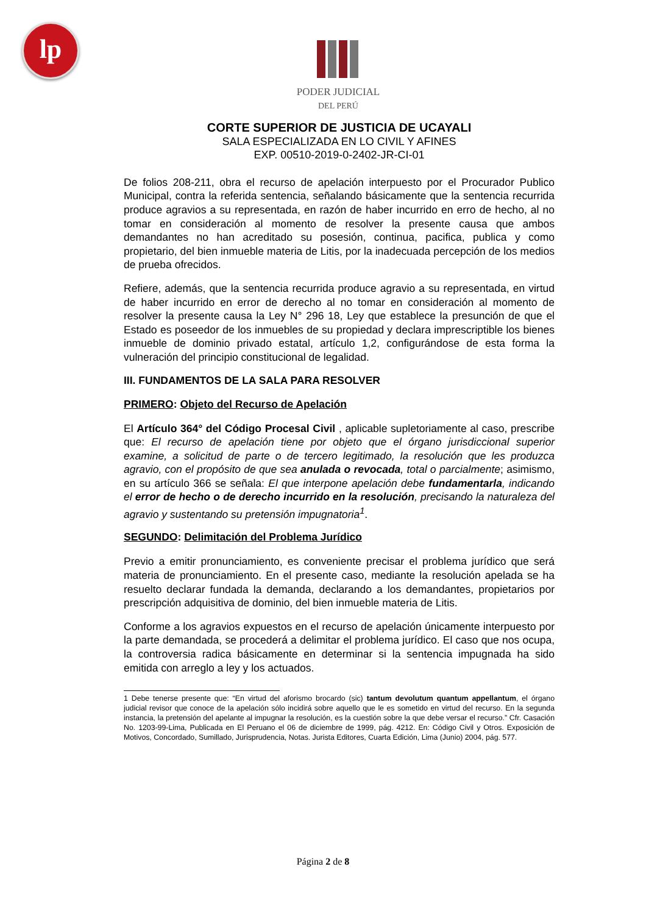lp
PODER JUDICIAL
DEL PERÚ
CORTE SUPERIOR DE JUSTICIA DE UCAYALI
SALA ESPECIALIZADA EN LO CIVIL Y AFINES
EXP. 00510-2019-0-2402-JR-CI-01
De folios 208-211, obra el recurso de apelación interpuesto por el Procurador Publico Municipal, contra la referida sentencia, señalando básicamente que la sentencia recurrida produce agravios a su representada, en razón de haber incurrido en erro de hecho, al no tomar en consideración al momento de resolver la presente causa que ambos demandantes no han acreditado su posesión, continua, pacifica, publica y como propietario, del bien inmueble materia de Litis, por la inadecuada percepción de los medios de prueba ofrecidos.
Refiere, además, que la sentencia recurrida produce agravio a su representada, en virtud de haber incurrido en error de derecho al no tomar en consideración al momento de resolver la presente causa la Ley N° 296 18, Ley que establece la presunción de que el Estado es poseedor de los inmuebles de su propiedad y declara imprescriptible los bienes inmueble de dominio privado estatal, artículo 1,2, configurándose de esta forma la vulneración del principio constitucional de legalidad.
III. FUNDAMENTOS DE LA SALA PARA RESOLVER
PRIMERO: Objeto del Recurso de Apelación
El Artículo 364° del Código Procesal Civil , aplicable supletoriamente al caso, prescribe que: El recurso de apelación tiene por objeto que el órgano jurisdiccional superior examine, a solicitud de parte o de tercero legitimado, la resolución que les produzca agravio, con el propósito de que sea anulada o revocada, total o parcialmente; asimismo, en su artículo 366 se señala: El que interpone apelación debe fundamentarla, indicando el error de hecho o de derecho incurrido en la resolución, precisando la naturaleza del agravio y sustentando su pretensión impugnatoria<sup>1</sup>.
SEGUNDO: Delimitación del Problema Jurídico
Previo a emitir pronunciamiento, es conveniente precisar el problema jurídico que será materia de pronunciamiento. En el presente caso, mediante la resolución apelada se ha resuelto declarar fundada la demanda, declarando a los demandantes, propietarios por prescripción adquisitiva de dominio, del bien inmueble materia de Litis.
Conforme a los agravios expuestos en el recurso de apelación únicamente interpuesto por la parte demandada, se procederá a delimitar el problema jurídico. El caso que nos ocupa, la controversia radica básicamente en determinar si la sentencia impugnada ha sido emitida con arreglo a ley y los actuados.
1 Debe tenerse presente que: “En virtud del aforismo brocardo (sic) tantum devolutum quantum appellantum, el órgano judicial revisor que conoce de la apelación sólo incidirá sobre aquello que le es sometido en virtud del recurso. En la segunda instancia, la pretensión del apelante al impugnar la resolución, es la cuestión sobre la que debe versar el recurso.” Cfr. Casación No. 1203-99-Lima, Publicada en El Peruano el 06 de diciembre de 1999, pág. 4212. En: Código Civil y Otros. Exposición de Motivos, Concordado, Sumillado, Jurisprudencia, Notas. Jurista Editores, Cuarta Edición, Lima (Junio) 2004, pág. 577.
Página 2 de 8